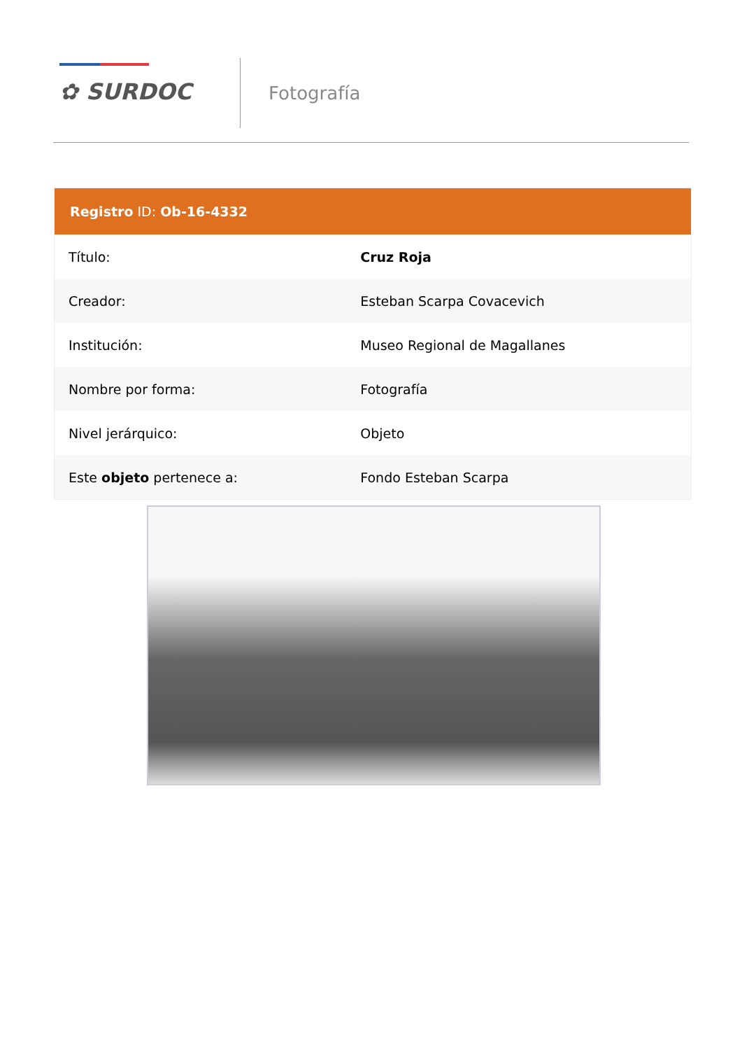✿ SURDOC Fotografía
| Registro ID: Ob-16-4332 | |
| --- | --- |
| Título: | Cruz Roja |
| Creador: | Esteban Scarpa Covacevich |
| Institución: | Museo Regional de Magallanes |
| Nombre por forma: | Fotografía |
| Nivel jerárquico: | Objeto |
| Este objeto pertenece a: | Fondo Esteban Scarpa |